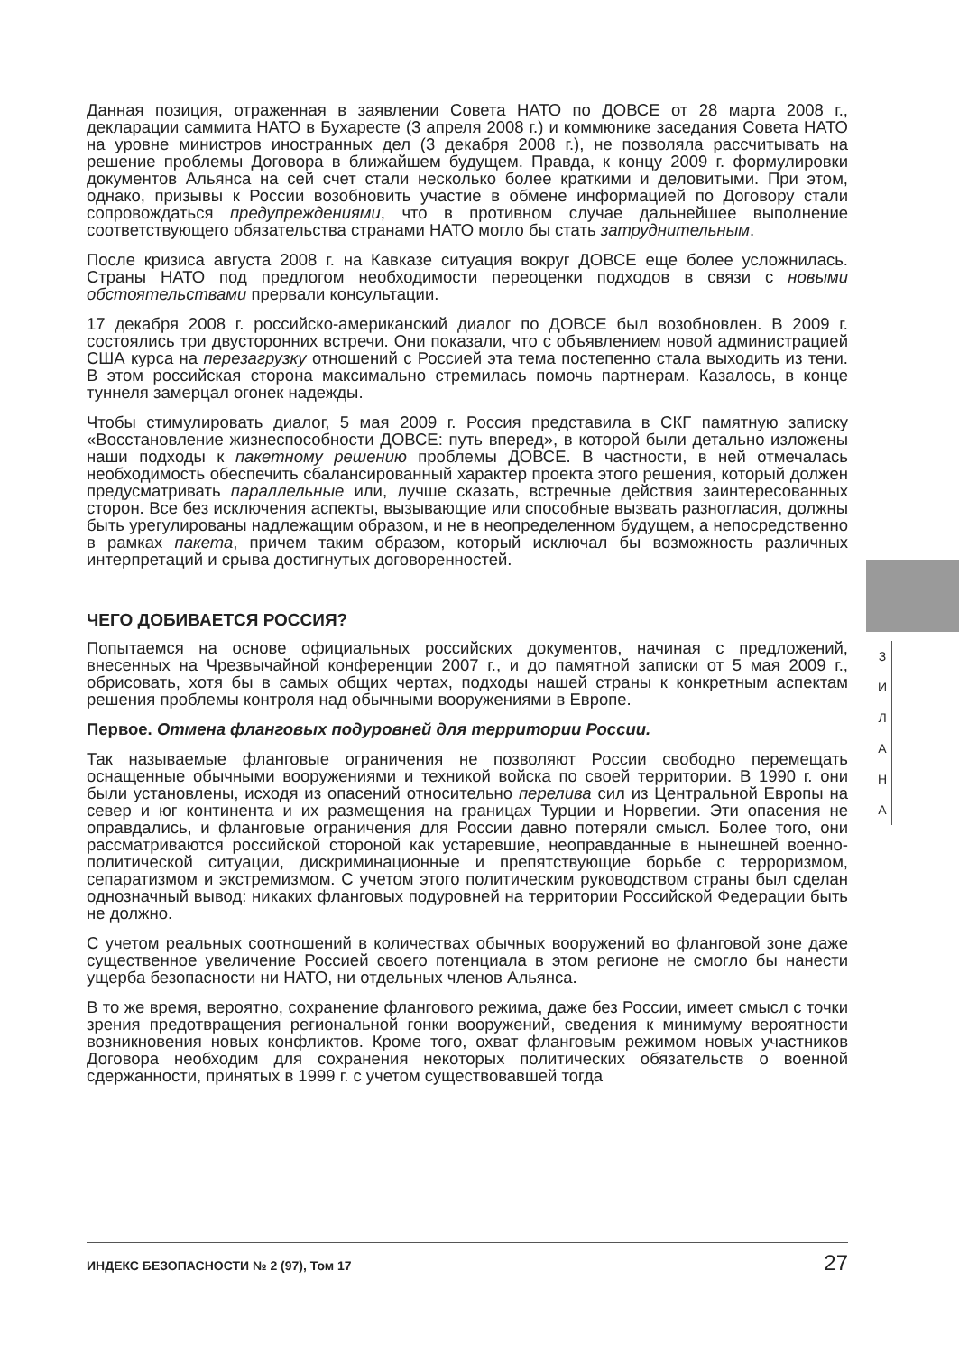Данная позиция, отраженная в заявлении Совета НАТО по ДОВСЕ от 28 марта 2008 г., декларации саммита НАТО в Бухаресте (3 апреля 2008 г.) и коммюнике заседания Совета НАТО на уровне министров иностранных дел (3 декабря 2008 г.), не позволяла рассчитывать на решение проблемы Договора в ближайшем будущем. Правда, к концу 2009 г. формулировки документов Альянса на сей счет стали несколько более краткими и деловитыми. При этом, однако, призывы к России возобновить участие в обмене информацией по Договору стали сопровождаться предупреждениями, что в противном случае дальнейшее выполнение соответствующего обязательства странами НАТО могло бы стать затруднительным.
После кризиса августа 2008 г. на Кавказе ситуация вокруг ДОВСЕ еще более усложнилась. Страны НАТО под предлогом необходимости переоценки подходов в связи с новыми обстоятельствами прервали консультации.
17 декабря 2008 г. российско-американский диалог по ДОВСЕ был возобновлен. В 2009 г. состоялись три двусторонних встречи. Они показали, что с объявлением новой администрацией США курса на перезагрузку отношений с Россией эта тема постепенно стала выходить из тени. В этом российская сторона максимально стремилась помочь партнерам. Казалось, в конце туннеля замерцал огонек надежды.
Чтобы стимулировать диалог, 5 мая 2009 г. Россия представила в СКГ памятную записку «Восстановление жизнеспособности ДОВСЕ: путь вперед», в которой были детально изложены наши подходы к пакетному решению проблемы ДОВСЕ. В частности, в ней отмечалась необходимость обеспечить сбалансированный характер проекта этого решения, который должен предусматривать параллельные или, лучше сказать, встречные действия заинтересованных сторон. Все без исключения аспекты, вызывающие или способные вызвать разногласия, должны быть урегулированы надлежащим образом, и не в неопределенном будущем, а непосредственно в рамках пакета, причем таким образом, который исключал бы возможность различных интерпретаций и срыва достигнутых договоренностей.
ЧЕГО ДОБИВАЕТСЯ РОССИЯ?
Попытаемся на основе официальных российских документов, начиная с предложений, внесенных на Чрезвычайной конференции 2007 г., и до памятной записки от 5 мая 2009 г., обрисовать, хотя бы в самых общих чертах, подходы нашей страны к конкретным аспектам решения проблемы контроля над обычными вооружениями в Европе.
Первое. Отмена фланговых подуровней для территории России.
Так называемые фланговые ограничения не позволяют России свободно перемещать оснащенные обычными вооружениями и техникой войска по своей территории. В 1990 г. они были установлены, исходя из опасений относительно перелива сил из Центральной Европы на север и юг континента и их размещения на границах Турции и Норвегии. Эти опасения не оправдались, и фланговые ограничения для России давно потеряли смысл. Более того, они рассматриваются российской стороной как устаревшие, неоправданные в нынешней военно-политической ситуации, дискриминационные и препятствующие борьбе с терроризмом, сепаратизмом и экстремизмом. С учетом этого политическим руководством страны был сделан однозначный вывод: никаких фланговых подуровней на территории Российской Федерации быть не должно.
С учетом реальных соотношений в количествах обычных вооружений во фланговой зоне даже существенное увеличение Россией своего потенциала в этом регионе не смогло бы нанести ущерба безопасности ни НАТО, ни отдельных членов Альянса.
В то же время, вероятно, сохранение флангового режима, даже без России, имеет смысл с точки зрения предотвращения региональной гонки вооружений, сведения к минимуму вероятности возникновения новых конфликтов. Кроме того, охват фланговым режимом новых участников Договора необходим для сохранения некоторых политических обязательств о военной сдержанности, принятых в 1999 г. с учетом существовавшей тогда
З
И
Л
А
Н
А
ИНДЕКС БЕЗОПАСНОСТИ № 2 (97), Том 17 27